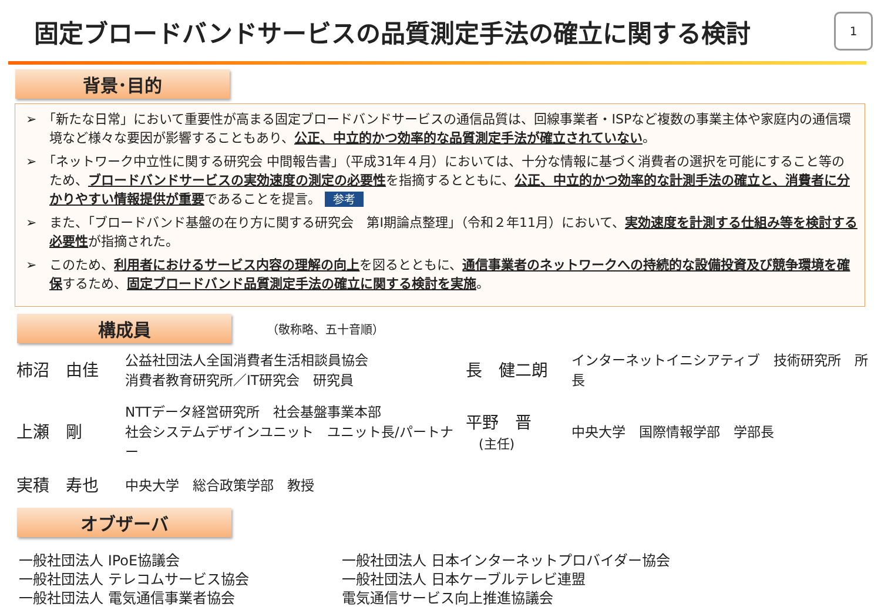固定ブロードバンドサービスの品質測定手法の確立に関する検討
1
背景･目的
➢　「新たな日常」において重要性が高まる固定ブロードバンドサービスの通信品質は、回線事業者・ISPなど複数の事業主体や家庭内の通信環境など様々な要因が影響することもあり、公正、中立的かつ効率的な品質測定手法が確立されていない。
➢　「ネットワーク中立性に関する研究会 中間報告書」（平成31年４月）においては、十分な情報に基づく消費者の選択を可能にすること等のため、ブロードバンドサービスの実効速度の測定の必要性を指摘するとともに、公正、中立的かつ効率的な計測手法の確立と、消費者に分かりやすい情報提供が重要であることを提言。 参考
➢　また、「ブロードバンド基盤の在り方に関する研究会　第I期論点整理」（令和２年11月）において、実効速度を計測する仕組み等を検討する必要性が指摘された。
➢　このため、利用者におけるサービス内容の理解の向上を図るとともに、通信事業者のネットワークへの持続的な設備投資及び競争環境を確保するため、固定ブロードバンド品質測定手法の確立に関する検討を実施。
構成員
（敬称略、五十音順）
柿沼　由佳
公益社団法人全国消費者生活相談員協会
消費者教育研究所／IT研究会　研究員
長　健二朗
インターネットイニシアティブ　技術研究所　所長
上瀬　剛
NTTデータ経営研究所　社会基盤事業本部
社会システムデザインユニット　ユニット長/パートナー
平野　晋
　(主任)
中央大学　国際情報学部　学部長
実積　寿也
中央大学　総合政策学部　教授
オブザーバ
一般社団法人 IPoE協議会
一般社団法人 テレコムサービス協会
一般社団法人 電気通信事業者協会
一般社団法人 日本インターネットプロバイダー協会
一般社団法人 日本ケーブルテレビ連盟
電気通信サービス向上推進協議会